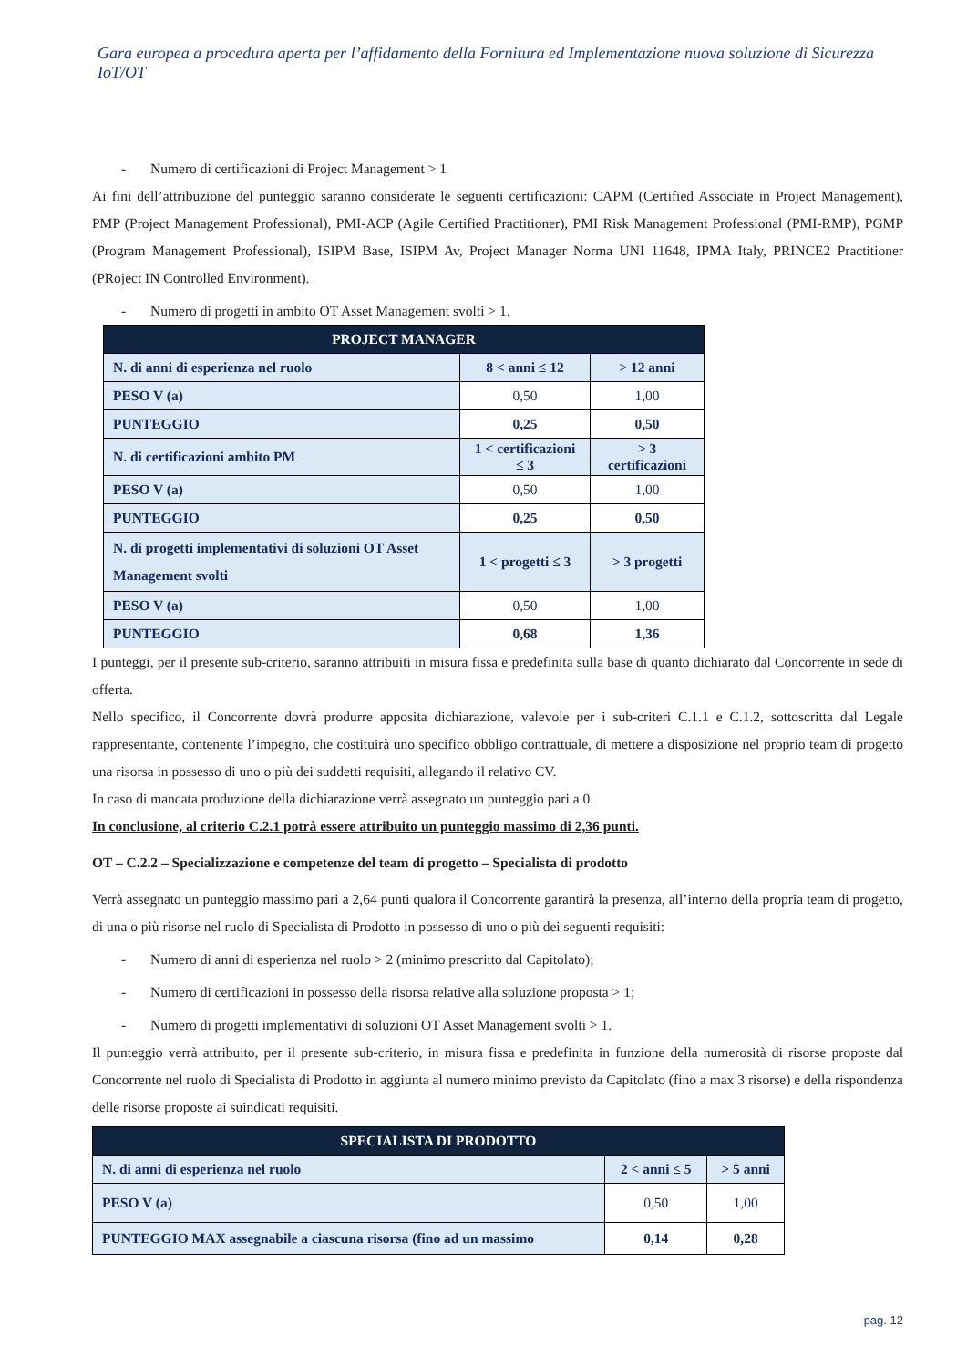Gara europea a procedura aperta per l’affidamento della Fornitura ed Implementazione nuova soluzione di Sicurezza IoT/OT
- Numero di certificazioni di Project Management > 1
Ai fini dell’attribuzione del punteggio saranno considerate le seguenti certificazioni: CAPM (Certified Associate in Project Management), PMP (Project Management Professional), PMI-ACP (Agile Certified Practitioner), PMI Risk Management Professional (PMI-RMP), PGMP (Program Management Professional), ISIPM Base, ISIPM Av, Project Manager Norma UNI 11648, IPMA Italy, PRINCE2 Practitioner (PRoject IN Controlled Environment).
- Numero di progetti in ambito OT Asset Management svolti > 1.
| PROJECT MANAGER | | |
| --- | --- | --- |
| N. di anni di esperienza nel ruolo | 8 < anni ≤ 12 | > 12 anni |
| PESO V (a) | 0,50 | 1,00 |
| PUNTEGGIO | 0,25 | 0,50 |
| N. di certificazioni ambito PM | 1 < certificazioni ≤ 3 | > 3 certificazioni |
| PESO V (a) | 0,50 | 1,00 |
| PUNTEGGIO | 0,25 | 0,50 |
| N. di progetti implementativi di soluzioni OT Asset Management svolti | 1 < progetti ≤ 3 | > 3 progetti |
| PESO V (a) | 0,50 | 1,00 |
| PUNTEGGIO | 0,68 | 1,36 |
I punteggi, per il presente sub-criterio, saranno attribuiti in misura fissa e predefinita sulla base di quanto dichiarato dal Concorrente in sede di offerta.
Nello specifico, il Concorrente dovrà produrre apposita dichiarazione, valevole per i sub-criteri C.1.1 e C.1.2, sottoscritta dal Legale rappresentante, contenente l’impegno, che costituirà uno specifico obbligo contrattuale, di mettere a disposizione nel proprio team di progetto una risorsa in possesso di uno o più dei suddetti requisiti, allegando il relativo CV.
In caso di mancata produzione della dichiarazione verrà assegnato un punteggio pari a 0.
In conclusione, al criterio C.2.1 potrà essere attribuito un punteggio massimo di 2,36 punti.
OT – C.2.2 – Specializzazione e competenze del team di progetto – Specialista di prodotto
Verrà assegnato un punteggio massimo pari a 2,64 punti qualora il Concorrente garantirà la presenza, all’interno della propria team di progetto, di una o più risorse nel ruolo di Specialista di Prodotto in possesso di uno o più dei seguenti requisiti:
- Numero di anni di esperienza nel ruolo > 2 (minimo prescritto dal Capitolato);
- Numero di certificazioni in possesso della risorsa relative alla soluzione proposta > 1;
- Numero di progetti implementativi di soluzioni OT Asset Management svolti > 1.
Il punteggio verrà attribuito, per il presente sub-criterio, in misura fissa e predefinita in funzione della numerosità di risorse proposte dal Concorrente nel ruolo di Specialista di Prodotto in aggiunta al numero minimo previsto da Capitolato (fino a max 3 risorse) e della rispondenza delle risorse proposte ai suindicati requisiti.
| SPECIALISTA DI PRODOTTO | | |
| --- | --- | --- |
| N. di anni di esperienza nel ruolo | 2 < anni ≤ 5 | > 5 anni |
| PESO V (a) | 0,50 | 1,00 |
| PUNTEGGIO MAX assegnabile a ciascuna risorsa (fino ad un massimo | 0,14 | 0,28 |
pag. 12